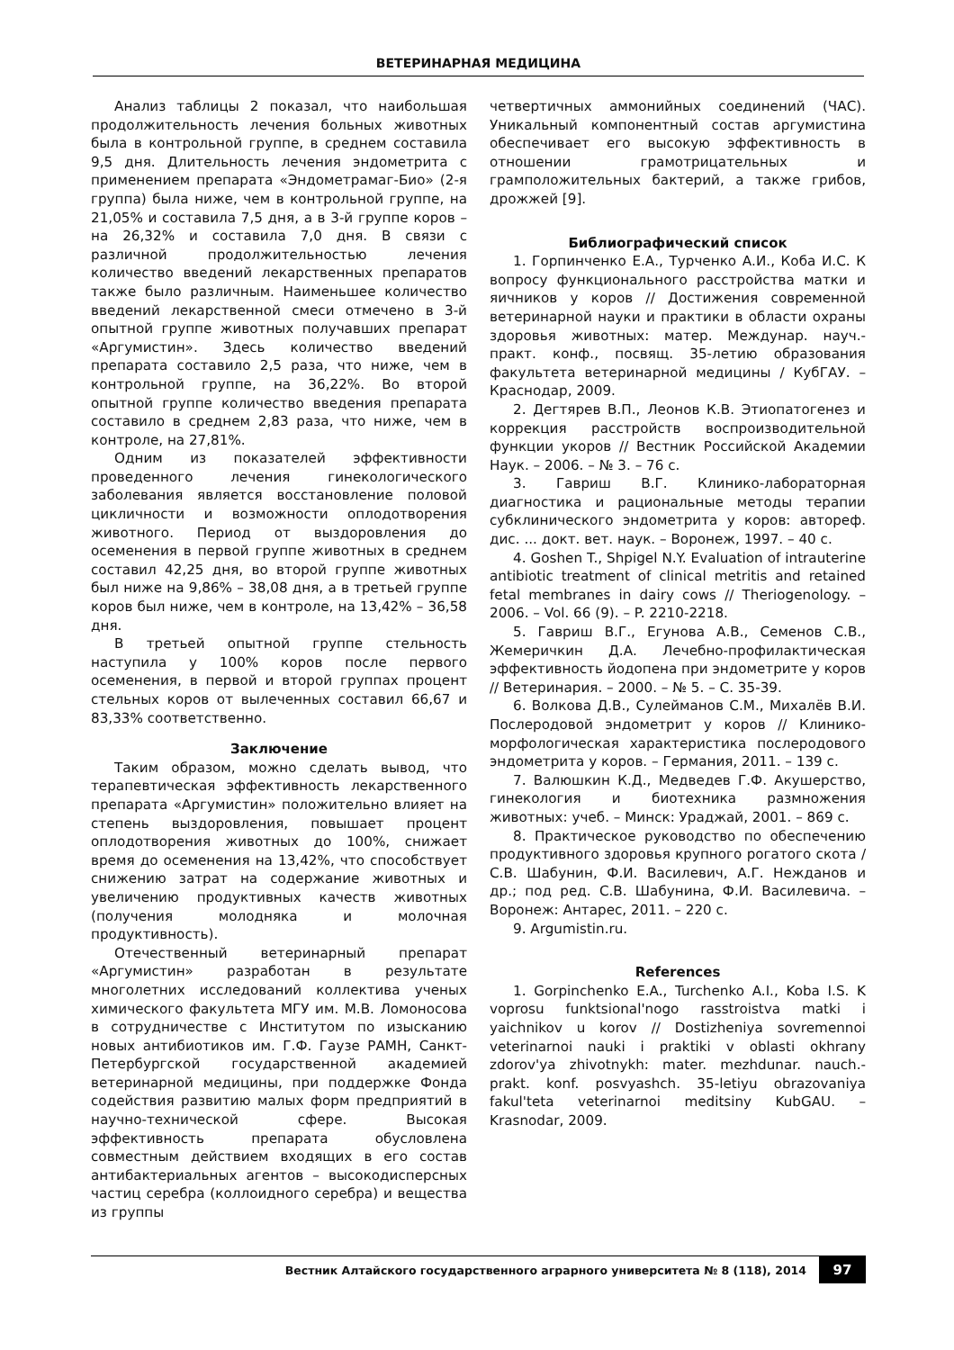ВЕТЕРИНАРНАЯ МЕДИЦИНА
Анализ таблицы 2 показал, что наибольшая продолжительность лечения больных животных была в контрольной группе, в среднем составила 9,5 дня. Длительность лечения эндометрита с применением препарата «Эндометрамаг-Био» (2-я группа) была ниже, чем в контрольной группе, на 21,05% и составила 7,5 дня, а в 3-й группе коров – на 26,32% и составила 7,0 дня. В связи с различной продолжительностью лечения количество введений лекарственных препаратов также было различным. Наименьшее количество введений лекарственной смеси отмечено в 3-й опытной группе животных получавших препарат «Аргумистин». Здесь количество введений препарата составило 2,5 раза, что ниже, чем в контрольной группе, на 36,22%. Во второй опытной группе количество введения препарата составило в среднем 2,83 раза, что ниже, чем в контроле, на 27,81%.
Одним из показателей эффективности проведенного лечения гинекологического заболевания является восстановление половой цикличности и возможности оплодотворения животного. Период от выздоровления до осеменения в первой группе животных в среднем составил 42,25 дня, во второй группе животных был ниже на 9,86% – 38,08 дня, а в третьей группе коров был ниже, чем в контроле, на 13,42% – 36,58 дня.
В третьей опытной группе стельность наступила у 100% коров после первого осеменения, в первой и второй группах процент стельных коров от вылеченных составил 66,67 и 83,33% соответственно.
Заключение
Таким образом, можно сделать вывод, что терапевтическая эффективность лекарственного препарата «Аргумистин» положительно влияет на степень выздоровления, повышает процент оплодотворения животных до 100%, снижает время до осеменения на 13,42%, что способствует снижению затрат на содержание животных и увеличению продуктивных качеств животных (получения молодняка и молочная продуктивность).
Отечественный ветеринарный препарат «Аргумистин» разработан в результате многолетних исследований коллектива ученых химического факультета МГУ им. М.В. Ломоносова в сотрудничестве с Институтом по изысканию новых антибиотиков им. Г.Ф. Гаузе РАМН, Санкт-Петербургской государственной академией ветеринарной медицины, при поддержке Фонда содействия развитию малых форм предприятий в научно-технической сфере. Высокая эффективность препарата обусловлена совместным действием входящих в его состав антибактериальных агентов – высокодисперсных частиц серебра (коллоидного серебра) и вещества из группы
четвертичных аммонийных соединений (ЧАС). Уникальный компонентный состав аргумистина обеспечивает его высокую эффективность в отношении грамотрицательных и грамположительных бактерий, а также грибов, дрожжей [9].
Библиографический список
1. Горпинченко Е.А., Турченко А.И., Коба И.С. К вопросу функционального расстройства матки и яичников у коров // Достижения современной ветеринарной науки и практики в области охраны здоровья животных: матер. Междунар. науч.-практ. конф., посвящ. 35-летию образования факультета ветеринарной медицины / КубГАУ. – Краснодар, 2009.
2. Дегтярев В.П., Леонов К.В. Этиопатогенез и коррекция расстройств воспроизводительной функции укоров // Вестник Российской Академии Наук. – 2006. – № 3. – 76 с.
3. Гавриш В.Г. Клинико-лабораторная диагностика и рациональные методы терапии субклинического эндометрита у коров: автореф. дис. ... докт. вет. наук. – Воронеж, 1997. – 40 с.
4. Goshen T., Shpigel N.Y. Evaluation of intrauterine antibiotic treatment of clinical metritis and retained fetal membranes in dairy cows // Theriogenology. – 2006. – Vol. 66 (9). – P. 2210-2218.
5. Гавриш В.Г., Егунова А.В., Семенов С.В., Жемеричкин Д.А. Лечебно-профилактическая эффективность йодопена при эндометрите у коров // Ветеринария. – 2000. – № 5. – С. 35-39.
6. Волкова Д.В., Сулейманов С.М., Михалёв В.И. Послеродовой эндометрит у коров // Клинико-морфологическая характеристика послеродового эндометрита у коров. – Германия, 2011. – 139 с.
7. Валюшкин К.Д., Медведев Г.Ф. Акушерство, гинекология и биотехника размножения животных: учеб. – Минск: Ураджай, 2001. – 869 с.
8. Практическое руководство по обеспечению продуктивного здоровья крупного рогатого скота / С.В. Шабунин, Ф.И. Василевич, А.Г. Нежданов и др.; под ред. С.В. Шабунина, Ф.И. Василевича. – Воронеж: Антарес, 2011. – 220 с.
9. Argumistin.ru.
References
1. Gorpinchenko E.A., Turchenko A.I., Koba I.S. K voprosu funktsional'nogo rasstroistva matki i yaichnikov u korov // Dostizheniya sovremennoi veterinarnoi nauki i praktiki v oblasti okhrany zdorov'ya zhivotnykh: mater. mezhdunar. nauch.-prakt. konf. posvyashch. 35-letiyu obrazovaniya fakul'teta veterinarnoi meditsiny KubGAU. – Krasnodar, 2009.
Вестник Алтайского государственного аграрного университета № 8 (118), 2014 97